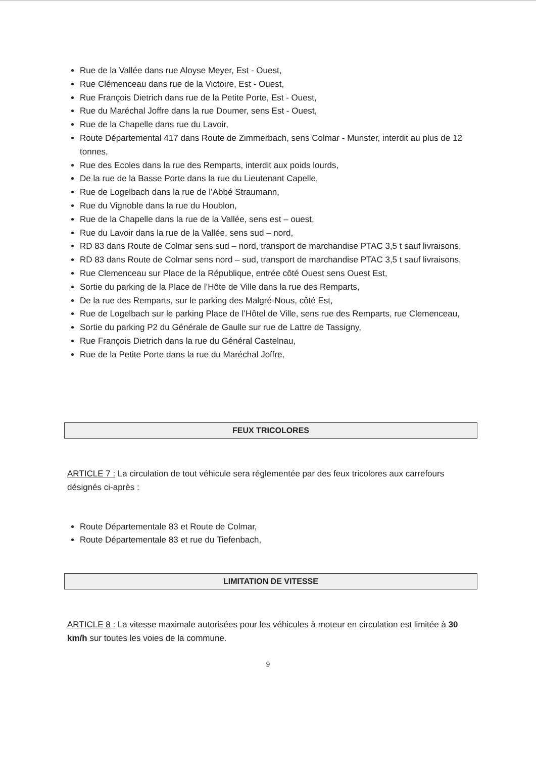Rue de la Vallée dans rue Aloyse Meyer, Est - Ouest,
Rue Clémenceau dans rue de la Victoire, Est - Ouest,
Rue François Dietrich dans rue de la Petite Porte, Est - Ouest,
Rue du Maréchal Joffre dans la rue Doumer, sens Est - Ouest,
Rue de la Chapelle dans rue du Lavoir,
Route Départemental 417 dans Route de Zimmerbach, sens Colmar - Munster, interdit au plus de 12 tonnes,
Rue des Ecoles dans la rue des Remparts, interdit aux poids lourds,
De la rue de la Basse Porte dans la rue du Lieutenant Capelle,
Rue de Logelbach dans la rue de l’Abbé Straumann,
Rue du Vignoble dans la rue du Houblon,
Rue de la Chapelle dans la rue de la Vallée, sens est – ouest,
Rue du Lavoir dans la rue de la Vallée, sens sud – nord,
RD 83 dans Route de Colmar sens sud – nord, transport de marchandise PTAC 3,5 t sauf livraisons,
RD 83 dans Route de Colmar sens nord – sud, transport de marchandise PTAC 3,5 t sauf livraisons,
Rue Clemenceau sur Place de la République, entrée côté Ouest sens Ouest Est,
Sortie du parking de la Place de l’Hôte de Ville dans la rue des Remparts,
De la rue des Remparts, sur le parking des Malgré-Nous, côté Est,
Rue de Logelbach sur le parking Place de l’Hôtel de Ville, sens rue des Remparts, rue Clemenceau,
Sortie du parking P2 du Générale de Gaulle sur rue de Lattre de Tassigny,
Rue François Dietrich dans la rue du Général Castelnau,
Rue de la Petite Porte dans la rue du Maréchal Joffre,
FEUX TRICOLORES
ARTICLE 7 : La circulation de tout véhicule sera réglementée par des feux tricolores aux carrefours désignés ci-après :
Route Départementale 83 et Route de Colmar,
Route Départementale 83 et rue du Tiefenbach,
LIMITATION DE VITESSE
ARTICLE 8 : La vitesse maximale autorisées pour les véhicules à moteur en circulation est limitée à 30 km/h sur toutes les voies de la commune.
9